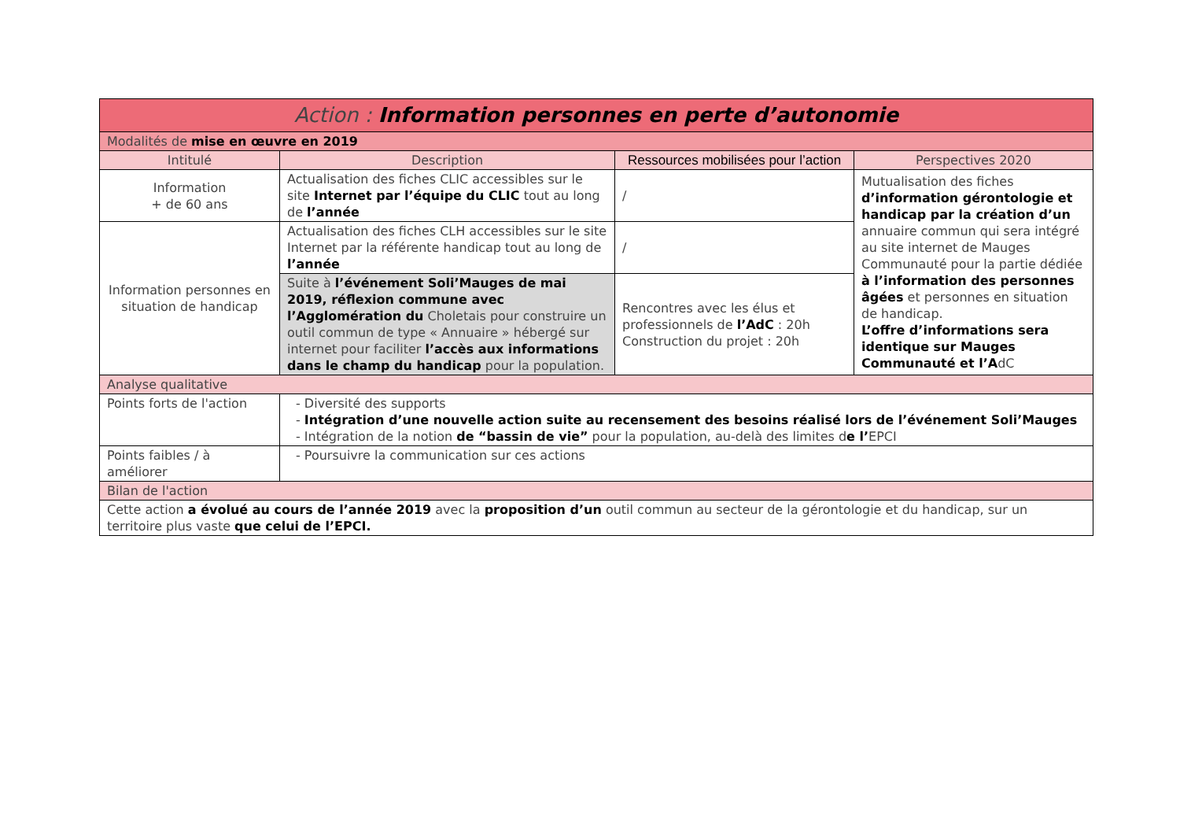| Action : Information personnes en perte d’autonomie | | | |
| Modalités de mise en œuvre en 2019 | | | |
| Intitulé | Description | Ressources mobilisées pour l’action | Perspectives 2020 |
| Information + de 60 ans | Actualisation des fiches CLIC accessibles sur le site Internet par l’équipe du CLIC tout au long de l’année | / | Mutualisation des fiches d’information gérontologie et handicap par la création d’un annuaire commun qui sera intégré au site internet de Mauges Communauté pour la partie dédiée à l’information des personnes âgées et personnes en situation de handicap. L’offre d’informations sera identique sur Mauges Communauté et l’A dC |
| Information personnes en situation de handicap | Actualisation des fiches CLH accessibles sur le site Internet par la référente handicap tout au long de l’année | / | |
| | Suite à l’événement Soli’Mauges de mai 2019, réflexion commune avec l’Agglomération du Choletais pour construire un outil commun de type « Annuaire » hébergé sur internet pour faciliter l’accès aux informations dans le champ du handicap pour la population. | Rencontres avec les élus et professionnels de l’AdC : 20h Construction du projet : 20h | |
| Analyse qualitative | | | |
| Points forts de l'action | - Diversité des supports - Intégration d’une nouvelle action suite au recensement des besoins réalisé lors de l’événement Soli’Mauges - Intégration de la notion de “bassin de vie” pour la population, au-delà des limites d e l’ EPCI | | |
| Points faibles / à améliorer | - Poursuivre la communication sur ces actions | | |
| Bilan de l'action | | | |
| Cette action a évolué au cours de l’année 2019 avec la proposition d’un outil commun au secteur de la gérontologie et du handicap, sur un territoire plus vaste que celui de l’EPCI. | | | |